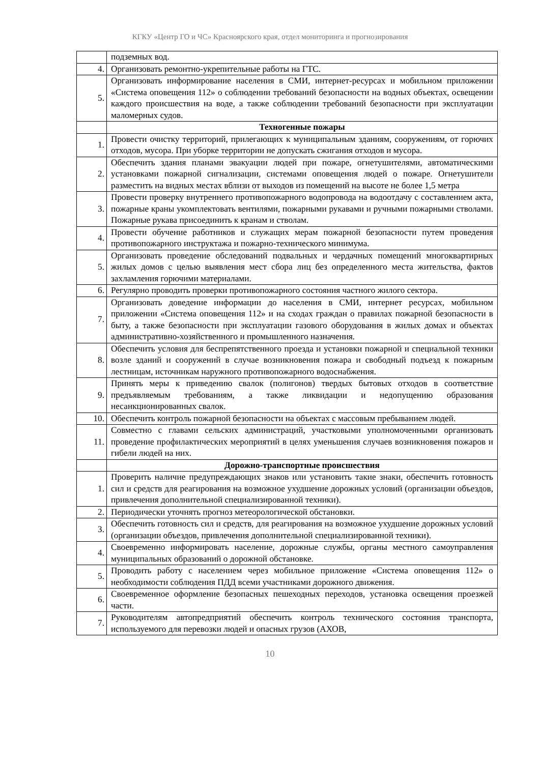КГКУ «Центр ГО и ЧС» Красноярского края, отдел мониторинга и прогнозирования
| | подземных вод. |
| 4. | Организовать ремонтно-укрепительные работы на ГТС. |
| 5. | Организовать информирование населения в СМИ, интернет-ресурсах и мобильном приложении «Система оповещения 112» о соблюдении требований безопасности на водных объектах, освещении каждого происшествия на воде, а также соблюдении требований безопасности при эксплуатации маломерных судов. |
| | Техногенные пожары |
| 1. | Провести очистку территорий, прилегающих к муниципальным зданиям, сооружениям, от горючих отходов, мусора. При уборке территории не допускать сжигания отходов и мусора. |
| 2. | Обеспечить здания планами эвакуации людей при пожаре, огнетушителями, автоматическими установками пожарной сигнализации, системами оповещения людей о пожаре. Огнетушители разместить на видных местах вблизи от выходов из помещений на высоте не более 1,5 метра |
| 3. | Провести проверку внутреннего противопожарного водопровода на водоотдачу с составлением акта, пожарные краны укомплектовать вентилями, пожарными рукавами и ручными пожарными стволами. Пожарные рукава присоединить к кранам и стволам. |
| 4. | Провести обучение работников и служащих мерам пожарной безопасности путем проведения противопожарного инструктажа и пожарно-технического минимума. |
| 5. | Организовать проведение обследований подвальных и чердачных помещений многоквартирных жилых домов с целью выявления мест сбора лиц без определенного места жительства, фактов захламления горючими материалами. |
| 6. | Регулярно проводить проверки противопожарного состояния частного жилого сектора. |
| 7. | Организовать доведение информации до населения в СМИ, интернет ресурсах, мобильном приложении «Система оповещения 112» и на сходах граждан о правилах пожарной безопасности в быту, а также безопасности при эксплуатации газового оборудования в жилых домах и объектах административно-хозяйственного и промышленного назначения. |
| 8. | Обеспечить условия для беспрепятственного проезда и установки пожарной и специальной техники возле зданий и сооружений в случае возникновения пожара и свободный подъезд к пожарным лестницам, источникам наружного противопожарного водоснабжения. |
| 9. | Принять меры к приведению свалок (полигонов) твердых бытовых отходов в соответствие предъявляемым требованиям, а также ликвидации и недопущению образования несанкционированных свалок. |
| 10. | Обеспечить контроль пожарной безопасности на объектах с массовым пребыванием людей. |
| 11. | Совместно с главами сельских администраций, участковыми уполномоченными организовать проведение профилактических мероприятий в целях уменьшения случаев возникновения пожаров и гибели людей на них. |
| | Дорожно-транспортные происшествия |
| 1. | Проверить наличие предупреждающих знаков или установить такие знаки, обеспечить готовность сил и средств для реагирования на возможное ухудшение дорожных условий (организации объездов, привлечения дополнительной специализированной техники). |
| 2. | Периодически уточнять прогноз метеорологической обстановки. |
| 3. | Обеспечить готовность сил и средств, для реагирования на возможное ухудшение дорожных условий (организации объездов, привлечения дополнительной специализированной техники). |
| 4. | Своевременно информировать население, дорожные службы, органы местного самоуправления муниципальных образований о дорожной обстановке. |
| 5. | Проводить работу с населением через мобильное приложение «Система оповещения 112» о необходимости соблюдения ПДД всеми участниками дорожного движения. |
| 6. | Своевременное оформление безопасных пешеходных переходов, установка освещения проезжей части. |
| 7. | Руководителям автопредприятий обеспечить контроль технического состояния транспорта, используемого для перевозки людей и опасных грузов (АХОВ, |
10